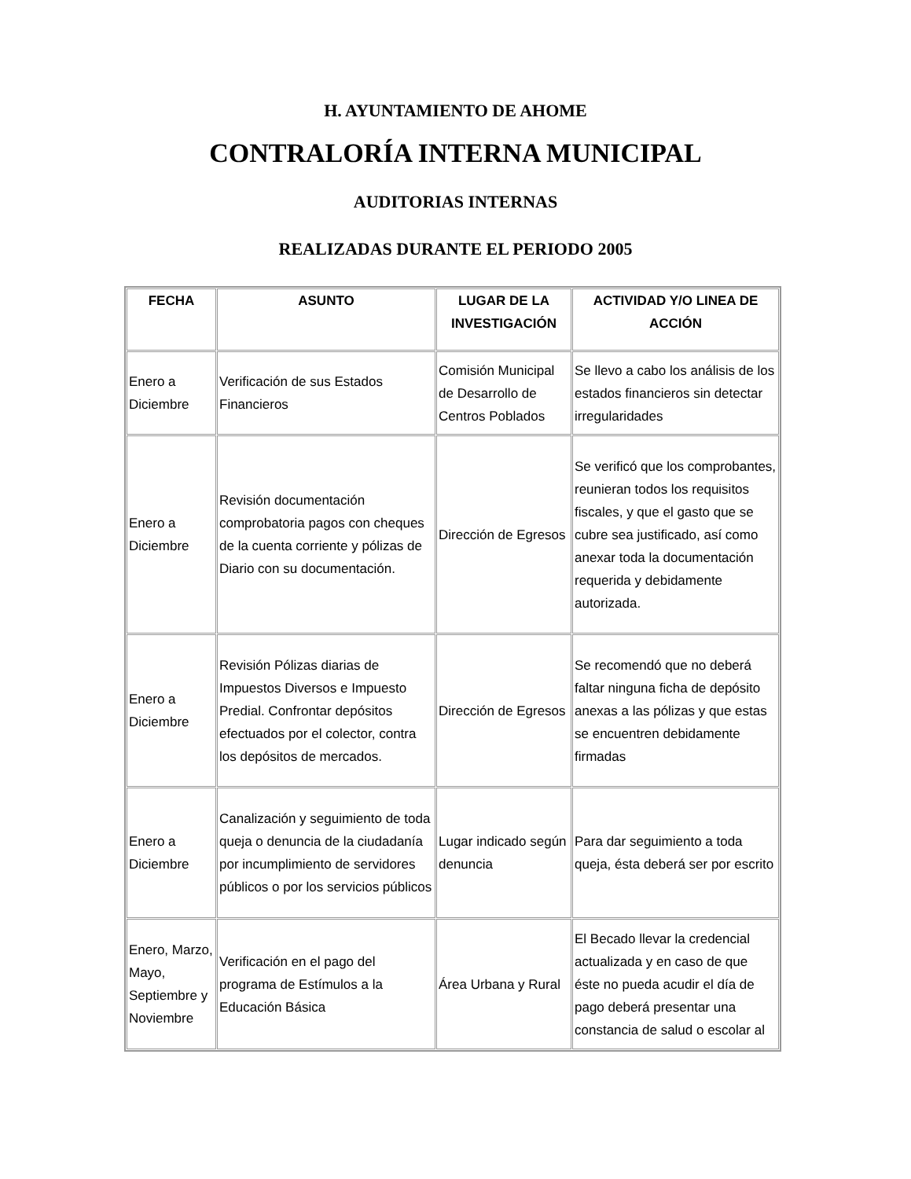H. AYUNTAMIENTO DE AHOME
CONTRALORÍA INTERNA MUNICIPAL
AUDITORIAS INTERNAS
REALIZADAS DURANTE EL PERIODO 2005
| FECHA | ASUNTO | LUGAR DE LA INVESTIGACIÓN | ACTIVIDAD Y/O LINEA DE ACCIÓN |
| --- | --- | --- | --- |
| Enero a Diciembre | Verificación de sus Estados Financieros | Comisión Municipal de Desarrollo de Centros Poblados | Se llevo a cabo los análisis de los estados financieros sin detectar irregularidades |
| Enero a Diciembre | Revisión documentación comprobatoria pagos con cheques de la cuenta corriente y pólizas de Diario con su documentación. | Dirección de Egresos | Se verificó que los comprobantes, reunieran todos los requisitos fiscales, y que el gasto que se cubre sea justificado, así como anexar toda la documentación requerida y debidamente autorizada. |
| Enero a Diciembre | Revisión Pólizas diarias de Impuestos Diversos e Impuesto Predial. Confrontar depósitos efectuados por el colector, contra los depósitos de mercados. | Dirección de Egresos | Se recomendó que no deberá faltar ninguna ficha de depósito anexas a las pólizas y que estas se encuentren debidamente firmadas |
| Enero a Diciembre | Canalización y seguimiento de toda queja o denuncia de la ciudadanía por incumplimiento de servidores públicos o por los servicios públicos | Lugar indicado según denuncia | Para dar seguimiento a toda queja, ésta deberá ser por escrito |
| Enero, Marzo, Mayo, Septiembre y Noviembre | Verificación en el pago del programa de Estímulos a la Educación Básica | Área Urbana y Rural | El Becado llevar la credencial actualizada y en caso de que éste no pueda acudir el día de pago deberá presentar una constancia de salud o escolar al |